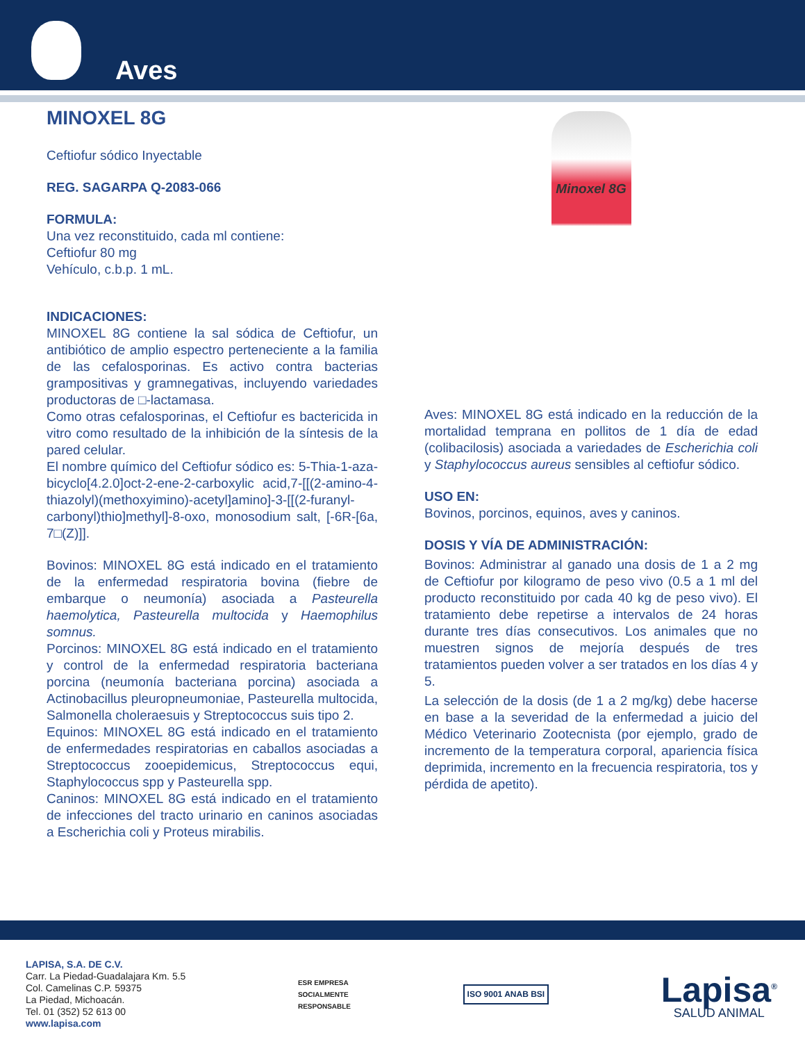Aves
MINOXEL 8G
Ceftiofur sódico Inyectable
REG. SAGARPA Q-2083-066
FORMULA:
Una vez reconstituido, cada ml contiene:
Ceftiofur 80 mg
Vehículo, c.b.p. 1 mL.
INDICACIONES:
MINOXEL 8G contiene la sal sódica de Ceftiofur, un antibiótico de amplio espectro perteneciente a la familia de las cefalosporinas. Es activo contra bacterias grampositivas y gramnegativas, incluyendo variedades productoras de □-lactamasa.
Como otras cefalosporinas, el Ceftiofur es bactericida in vitro como resultado de la inhibición de la síntesis de la pared celular.
El nombre químico del Ceftiofur sódico es: 5-Thia-1-aza-bicyclo[4.2.0]oct-2-ene-2-carboxylic acid,7-[[(2-amino-4-thiazolyl)(methoxyimino)-acetyl]amino]-3-[[(2-furanyl-carbonyl)thio]methyl]-8-oxo, monosodium salt, [-6R-[6a, 7□(Z)]].
Bovinos: MINOXEL 8G está indicado en el tratamiento de la enfermedad respiratoria bovina (fiebre de embarque o neumonía) asociada a Pasteurella haemolytica, Pasteurella multocida y Haemophilus somnus.
Porcinos: MINOXEL 8G está indicado en el tratamiento y control de la enfermedad respiratoria bacteriana porcina (neumonía bacteriana porcina) asociada a Actinobacillus pleuropneumoniae, Pasteurella multocida, Salmonella choleraesuis y Streptococcus suis tipo 2.
Equinos: MINOXEL 8G está indicado en el tratamiento de enfermedades respiratorias en caballos asociadas a Streptococcus zooepidemicus, Streptococcus equi, Staphylococcus spp y Pasteurella spp.
Caninos: MINOXEL 8G está indicado en el tratamiento de infecciones del tracto urinario en caninos asociadas a Escherichia coli y Proteus mirabilis.
Minoxel 8G
Aves: MINOXEL 8G está indicado en la reducción de la mortalidad temprana en pollitos de 1 día de edad (colibacilosis) asociada a variedades de Escherichia coli y Staphylococcus aureus sensibles al ceftiofur sódico.
USO EN:
Bovinos, porcinos, equinos, aves y caninos.
DOSIS Y VÍA DE ADMINISTRACIÓN:
Bovinos: Administrar al ganado una dosis de 1 a 2 mg de Ceftiofur por kilogramo de peso vivo (0.5 a 1 ml del producto reconstituido por cada 40 kg de peso vivo). El tratamiento debe repetirse a intervalos de 24 horas durante tres días consecutivos. Los animales que no muestren signos de mejoría después de tres tratamientos pueden volver a ser tratados en los días 4 y 5.
La selección de la dosis (de 1 a 2 mg/kg) debe hacerse en base a la severidad de la enfermedad a juicio del Médico Veterinario Zootecnista (por ejemplo, grado de incremento de la temperatura corporal, apariencia física deprimida, incremento en la frecuencia respiratoria, tos y pérdida de apetito).
LAPISA, S.A. DE C.V.
Carr. La Piedad-Guadalajara Km. 5.5
Col. Camelinas C.P. 59375
La Piedad, Michoacán.
Tel. 01 (352) 52 613 00
www.lapisa.com
ESR EMPRESA
SOCIALMENTE
RESPONSABLE
ISO 9001 ANAB BSI
Lapisa<sup>®</sup>
SALUD ANIMAL